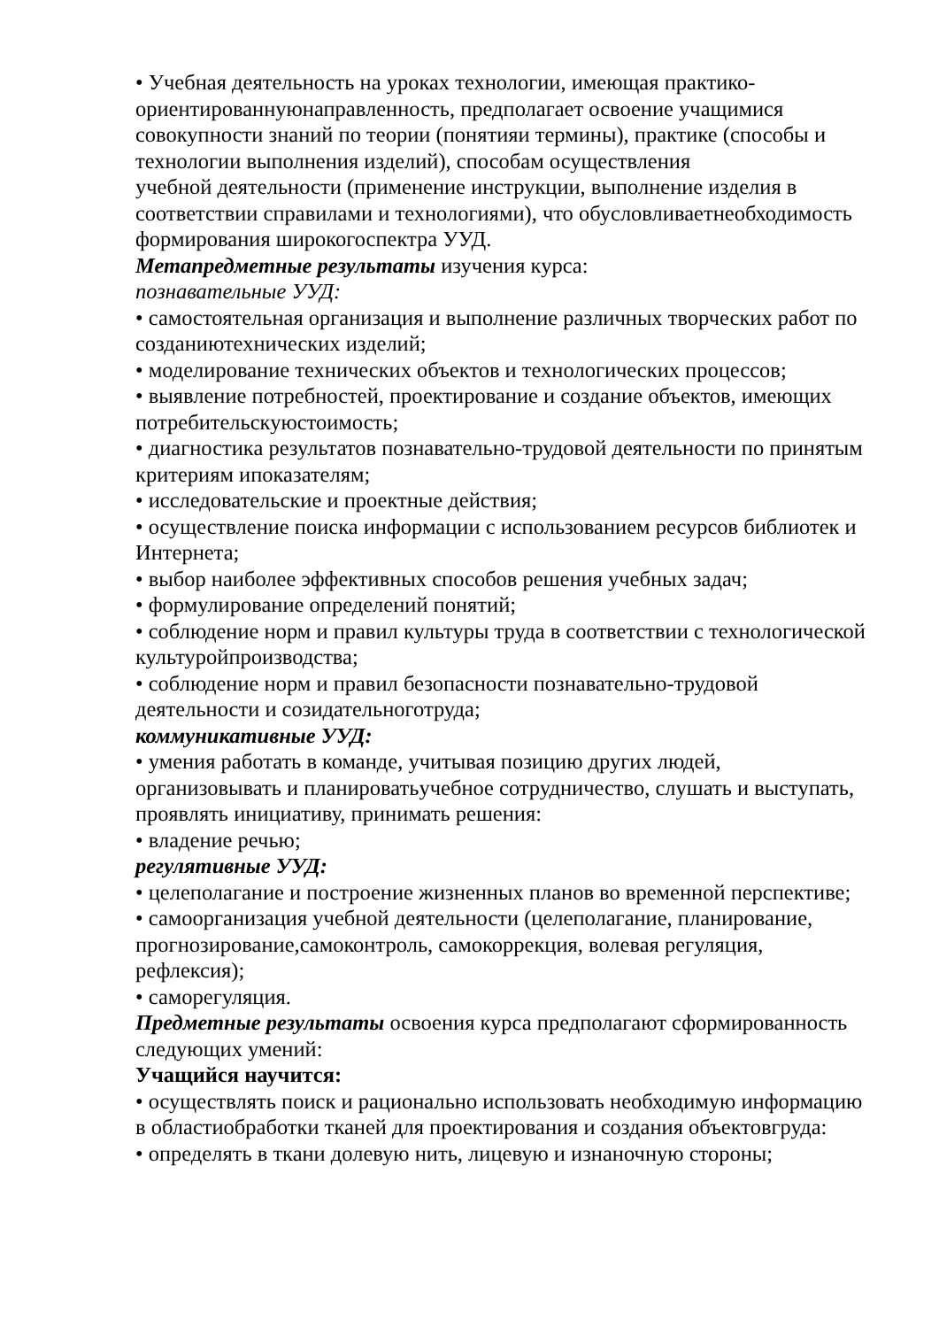• Учебная деятельность на уроках технологии, имеющая практико-ориентированнуюнаправленность, предполагает освоение учащимися совокупности знаний по теории (понятияи термины), практике (способы и технологии выполнения изделий), способам осуществления
учебной деятельности (применение инструкции, выполнение изделия в соответствии справилами и технологиями), что обусловливаетнеобходимость формирования широкогоспектра УУД.
Метапредметные результаты изучения курса:
познавательные УУД:
• самостоятельная организация и выполнение различных творческих работ по созданиютехнических изделий;
• моделирование технических объектов и технологических процессов;
• выявление потребностей, проектирование и создание объектов, имеющих потребительскуюстоимость;
• диагностика результатов познавательно-трудовой деятельности по принятым критериям ипоказателям;
• исследовательские и проектные действия;
• осуществление поиска информации с использованием ресурсов библиотек и Интернета;
• выбор наиболее эффективных способов решения учебных задач;
• формулирование определений понятий;
• соблюдение норм и правил культуры труда в соответствии с технологической культуройпроизводства;
• соблюдение норм и правил безопасности познавательно-трудовой деятельности и созидательноготруда;
коммуникативные УУД:
• умения работать в команде, учитывая позицию других людей, организовывать и планироватьучебное сотрудничество, слушать и выступать, проявлять инициативу, принимать решения:
• владение речью;
регулятивные УУД:
• целеполагание и построение жизненных планов во временной перспективе;
• самоорганизация учебной деятельности (целеполагание, планирование, прогнозирование,самоконтроль, самокоррекция, волевая регуляция, рефлексия);
• саморегуляция.
Предметные результаты освоения курса предполагают сформированность следующих умений:
Учащийся научится:
• осуществлять поиск и рационально использовать необходимую информацию в областиобработки тканей для проектирования и создания объектовгруда:
• определять в ткани долевую нить, лицевую и изнаночную стороны;